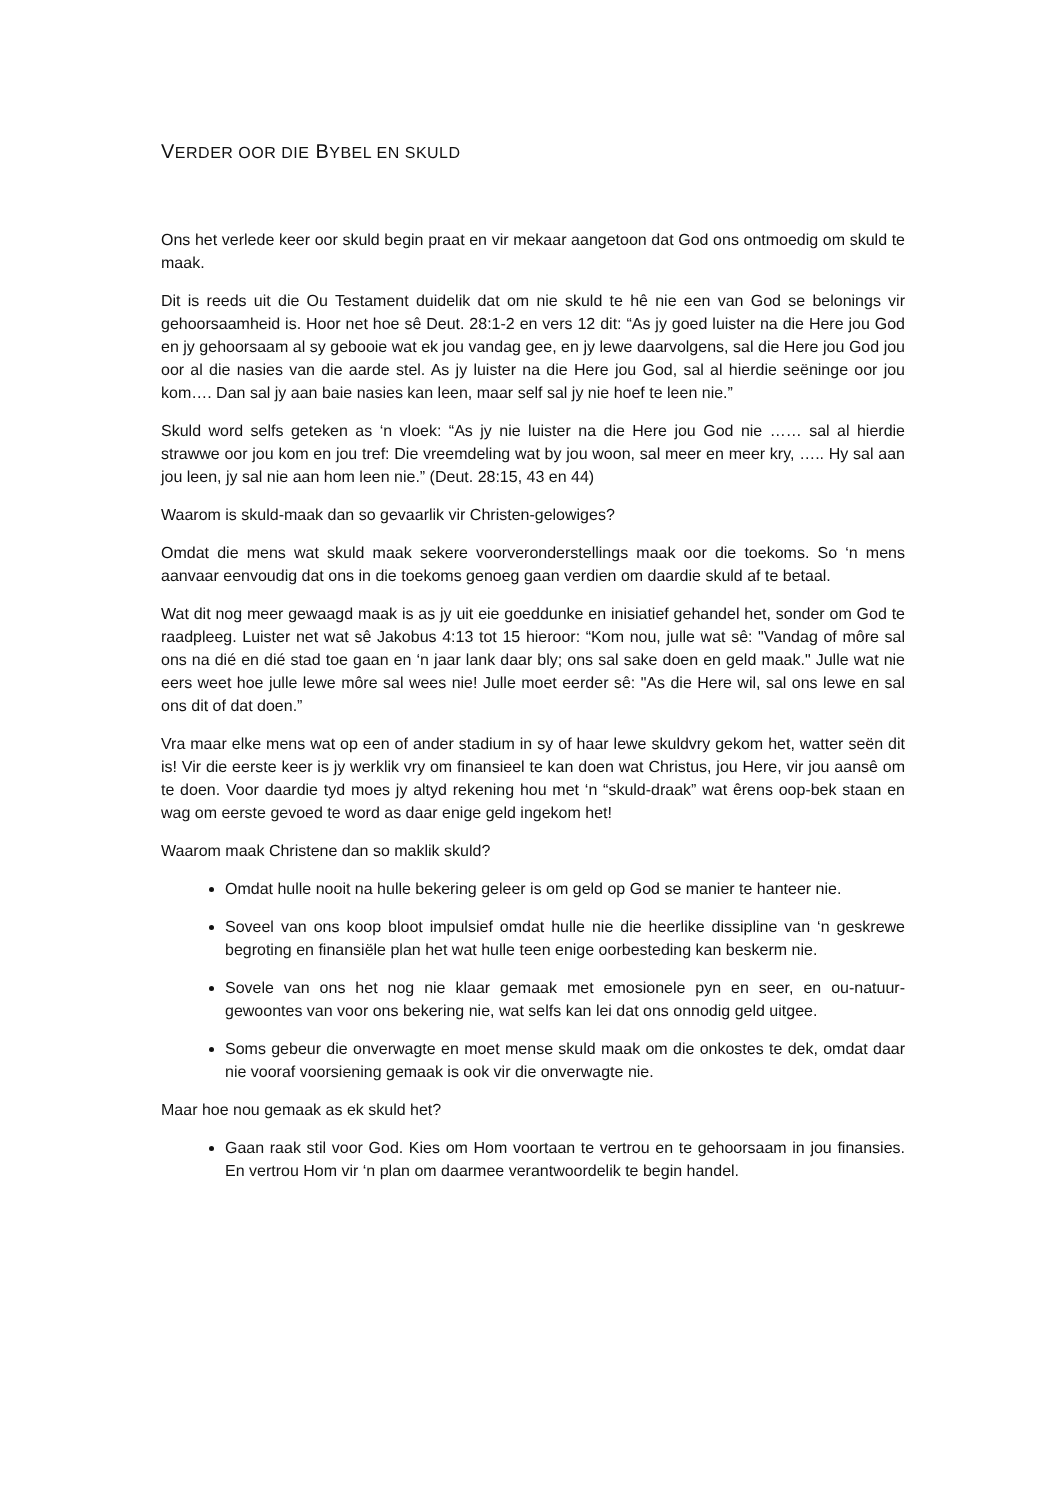VERDER OOR DIE BYBEL EN SKULD
Ons het verlede keer oor skuld begin praat en vir mekaar aangetoon dat God ons ontmoedig om skuld te maak.
Dit is reeds uit die Ou Testament duidelik dat om nie skuld te hê nie een van God se belonings vir gehoorsaamheid is. Hoor net hoe sê Deut. 28:1-2 en vers 12 dit: “As jy goed luister na die Here jou God en jy gehoorsaam al sy gebooie wat ek jou vandag gee, en jy lewe daarvolgens, sal die Here jou God jou oor al die nasies van die aarde stel. As jy luister na die Here jou God, sal al hierdie seëninge oor jou kom…. Dan sal jy aan baie nasies kan leen, maar self sal jy nie hoef te leen nie.”
Skuld word selfs geteken as ‘n vloek: “As jy nie luister na die Here jou God nie …… sal al hierdie strawwe oor jou kom en jou tref: Die vreemdeling wat by jou woon, sal meer en meer kry, ….. Hy sal aan jou leen, jy sal nie aan hom leen nie.” (Deut. 28:15, 43 en 44)
Waarom is skuld-maak dan so gevaarlik vir Christen-gelowiges?
Omdat die mens wat skuld maak sekere voorveronderstellings maak oor die toekoms. So ‘n mens aanvaar eenvoudig dat ons in die toekoms genoeg gaan verdien om daardie skuld af te betaal.
Wat dit nog meer gewaagd maak is as jy uit eie goeddunke en inisiatief gehandel het, sonder om God te raadpleeg. Luister net wat sê Jakobus 4:13 tot 15 hieroor: “Kom nou, julle wat sê: "Vandag of môre sal ons na dié en dié stad toe gaan en ‘n jaar lank daar bly; ons sal sake doen en geld maak." Julle wat nie eers weet hoe julle lewe môre sal wees nie! Julle moet eerder sê: "As die Here wil, sal ons lewe en sal ons dit of dat doen.”
Vra maar elke mens wat op een of ander stadium in sy of haar lewe skuldvry gekom het, watter seën dit is! Vir die eerste keer is jy werklik vry om finansieel te kan doen wat Christus, jou Here, vir jou aansê om te doen. Voor daardie tyd moes jy altyd rekening hou met ‘n “skuld-draak” wat êrens oop-bek staan en wag om eerste gevoed te word as daar enige geld ingekom het!
Waarom maak Christene dan so maklik skuld?
Omdat hulle nooit na hulle bekering geleer is om geld op God se manier te hanteer nie.
Soveel van ons koop bloot impulsief omdat hulle nie die heerlike dissipline van ‘n geskrewe begroting en finansiële plan het wat hulle teen enige oorbesteding kan beskerm nie.
Sovele van ons het nog nie klaar gemaak met emosionele pyn en seer, en ou-natuur-gewoontes van voor ons bekering nie, wat selfs kan lei dat ons onnodig geld uitgee.
Soms gebeur die onverwagte en moet mense skuld maak om die onkostes te dek, omdat daar nie vooraf voorsiening gemaak is ook vir die onverwagte nie.
Maar hoe nou gemaak as ek skuld het?
Gaan raak stil voor God. Kies om Hom voortaan te vertrou en te gehoorsaam in jou finansies. En vertrou Hom vir ‘n plan om daarmee verantwoordelik te begin handel.